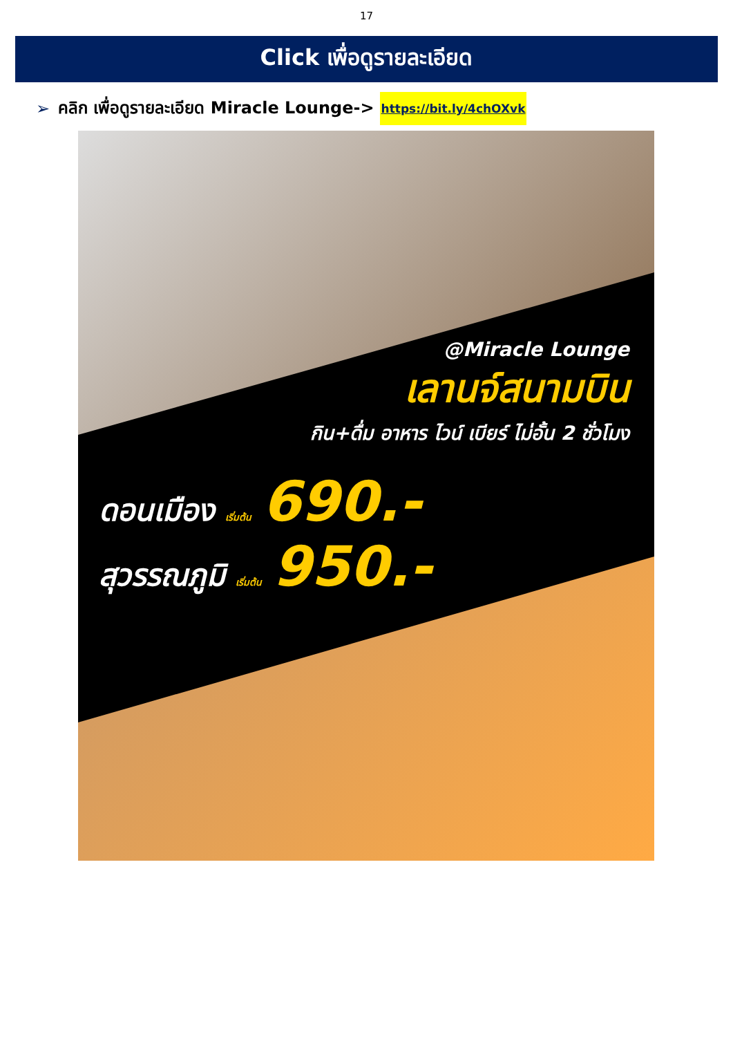17
Click เพื่อดูรายละเอียด
➢ คลิก เพื่อดูรายละเอียด Miracle Lounge-> https://bit.ly/4chOXvk
@Miracle Lounge
เลานจ์สนามบิน
กิน+ดื่ม อาหาร ไวน์ เบียร์ ไม่อั้น 2 ชั่วโมง
ดอนเมือง เริ่มต้น 690.-
สุวรรณภูมิ เริ่มต้น 950.-